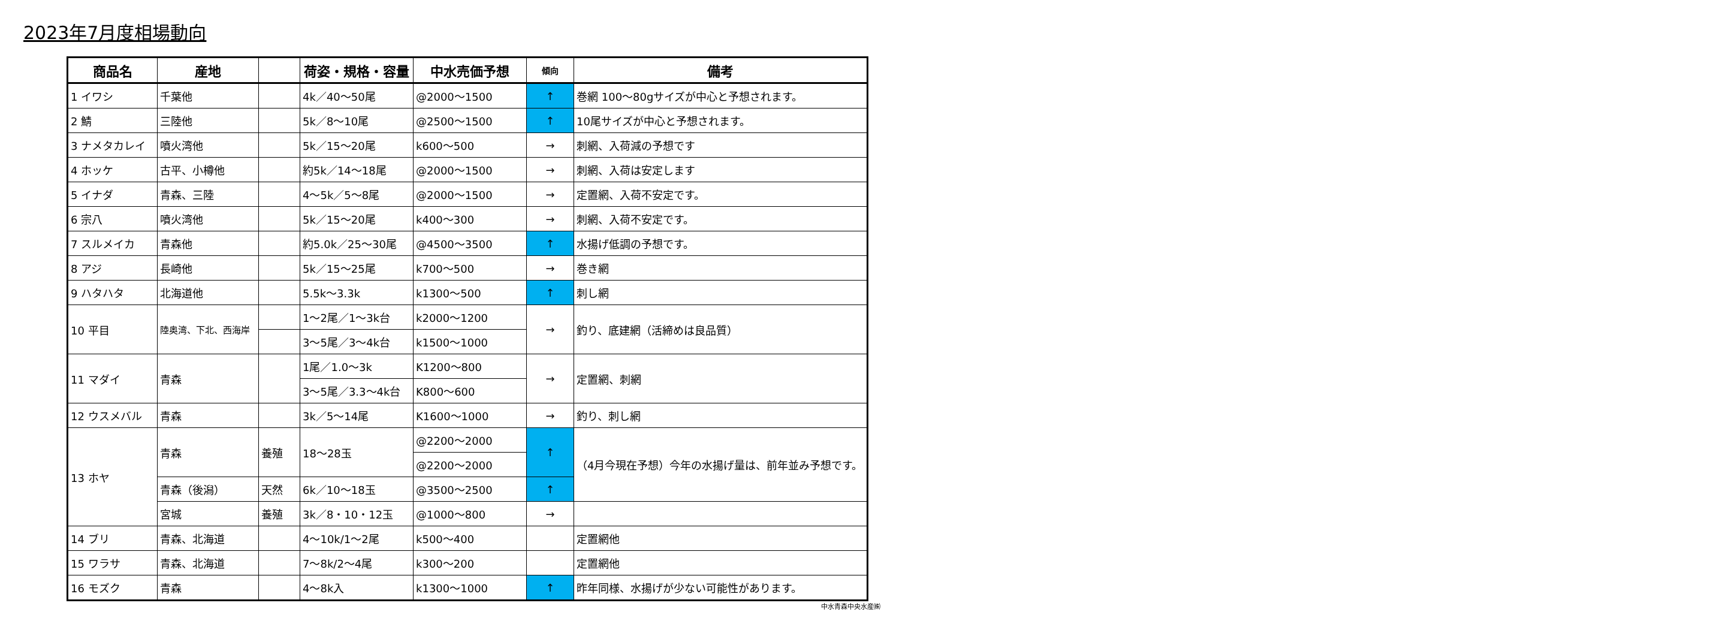2023年7月度相場動向
| | / 商品名 / 産地 / / 荷姿・規格・容量 / 中水売価予想 / 傾向 / 備考 / / --- / --- / --- / --- / --- / --- / --- / / 1 イワシ / 千葉他 / / 4k／40～50尾 / @2000～1500 / ↑ / 巻網 100～80gサイズが中心と予想されます。 / / 2 鯖 / 三陸他 / / 5k／8～10尾 / @2500～1500 / ↑ / 10尾サイズが中心と予想されます。 / / 3 ナメタカレイ / 噴火湾他 / / 5k／15～20尾 / k600～500 / → / 刺網、入荷減の予想です / / 4 ホッケ / 古平、小樽他 / / 約5k／14～18尾 / @2000～1500 / → / 刺網、入荷は安定します / / 5 イナダ / 青森、三陸 / / 4～5k／5～8尾 / @2000～1500 / → / 定置網、入荷不安定です。 / / 6 宗八 / 噴火湾他 / / 5k／15～20尾 / k400～300 / → / 刺網、入荷不安定です。 / / 7 スルメイカ / 青森他 / / 約5.0k／25～30尾 / @4500～3500 / ↑ / 水揚げ低調の予想です。 / / 8 アジ / 長崎他 / / 5k／15～25尾 / k700～500 / → / 巻き網 / / 9 ハタハタ / 北海道他 / / 5.5k～3.3k / k1300～500 / ↑ / 刺し網 / / 10 平目 / 陸奥湾、下北、西海岸 / / 1～2尾／1～3k台 / k2000～1200 / → / 釣り、底建網（活締めは良品質） / / / / / 3～5尾／3～4k台 / k1500～1000 / / / / 11 マダイ / 青森 / / 1尾／1.0～3k / K1200～800 / → / 定置網、刺網 / / / / / 3～5尾／3.3～4k台 / K800～600 / / / / 12 ウスメバル / 青森 / / 3k／5～14尾 / K1600～1000 / → / 釣り、刺し網 / / 13 ホヤ / 青森 / 養殖 / 18～28玉 / @2200～2000 / ↑ / （4月今現在予想）今年の水揚げ量は、前年並み予想です。 / / / / / / @2200～2000 / / / / / 青森（後潟） / 天然 / 6k／10～18玉 / @3500～2500 / ↑ / / / / 宮城 / 養殖 / 3k／8・10・12玉 / @1000～800 / → / / / 14 ブリ / 青森、北海道 / / 4～10k/1～2尾 / k500～400 / / 定置網他 / / 15 ワラサ / 青森、北海道 / / 7～8k/2～4尾 / k300～200 / / 定置網他 / / 16 モズク / 青森 / / 4～8k入 / k1300～1000 / ↑ / 昨年同様、水揚げが少ない可能性があります。 / |
中水青森中央水産㈱